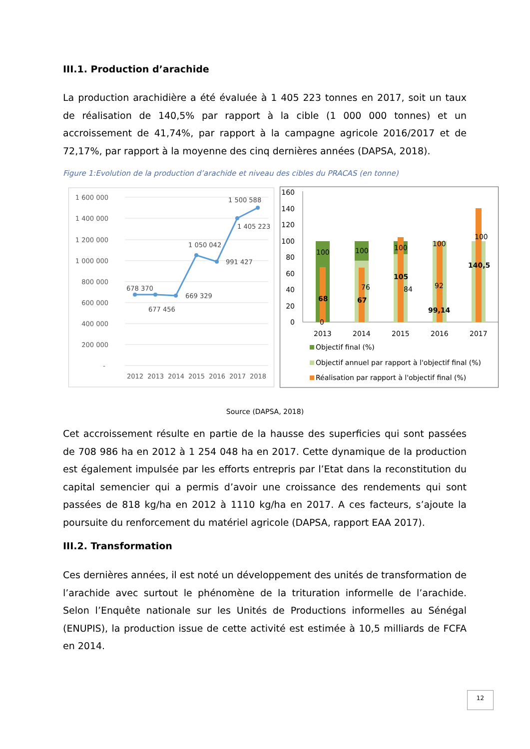III.1. Production d’arachide
La production arachidière a été évaluée à 1 405 223 tonnes en 2017, soit un taux de réalisation de 140,5% par rapport à la cible (1 000 000 tonnes) et un accroissement de 41,74%, par rapport à la campagne agricole 2016/2017 et de 72,17%, par rapport à la moyenne des cinq dernières années (DAPSA, 2018).
Figure 1:Evolution de la production d’arachide et niveau des cibles du PRACAS (en tonne)
1 600 000
1 400 000
1 200 000
1 000 000
800 000
600 000
400 000
200 000
-
678 370
677 456
669 329
1 050 042
991 427
1 405 223
1 500 588
2012
2013
2014
2015
2016
2017
2018
160
140
120
100
80
60
40
20
0
100
100
100
100
100
0
76
84
92
68
67
105
99,14
140,5
2013
2014
2015
2016
2017
Objectif final (%)
Objectif annuel par rapport à l'objectif final (%)
Réalisation par rapport à l'objectif final (%)
Source (DAPSA, 2018)
Cet accroissement résulte en partie de la hausse des superficies qui sont passées de 708 986 ha en 2012 à 1 254 048 ha en 2017. Cette dynamique de la production est également impulsée par les efforts entrepris par l’Etat dans la reconstitution du capital semencier qui a permis d’avoir une croissance des rendements qui sont passées de 818 kg/ha en 2012 à 1110 kg/ha en 2017. A ces facteurs, s’ajoute la poursuite du renforcement du matériel agricole (DAPSA, rapport EAA 2017).
III.2. Transformation
Ces dernières années, il est noté un développement des unités de transformation de l’arachide avec surtout le phénomène de la trituration informelle de l’arachide. Selon l’Enquête nationale sur les Unités de Productions informelles au Sénégal (ENUPIS), la production issue de cette activité est estimée à 10,5 milliards de FCFA en 2014.
12